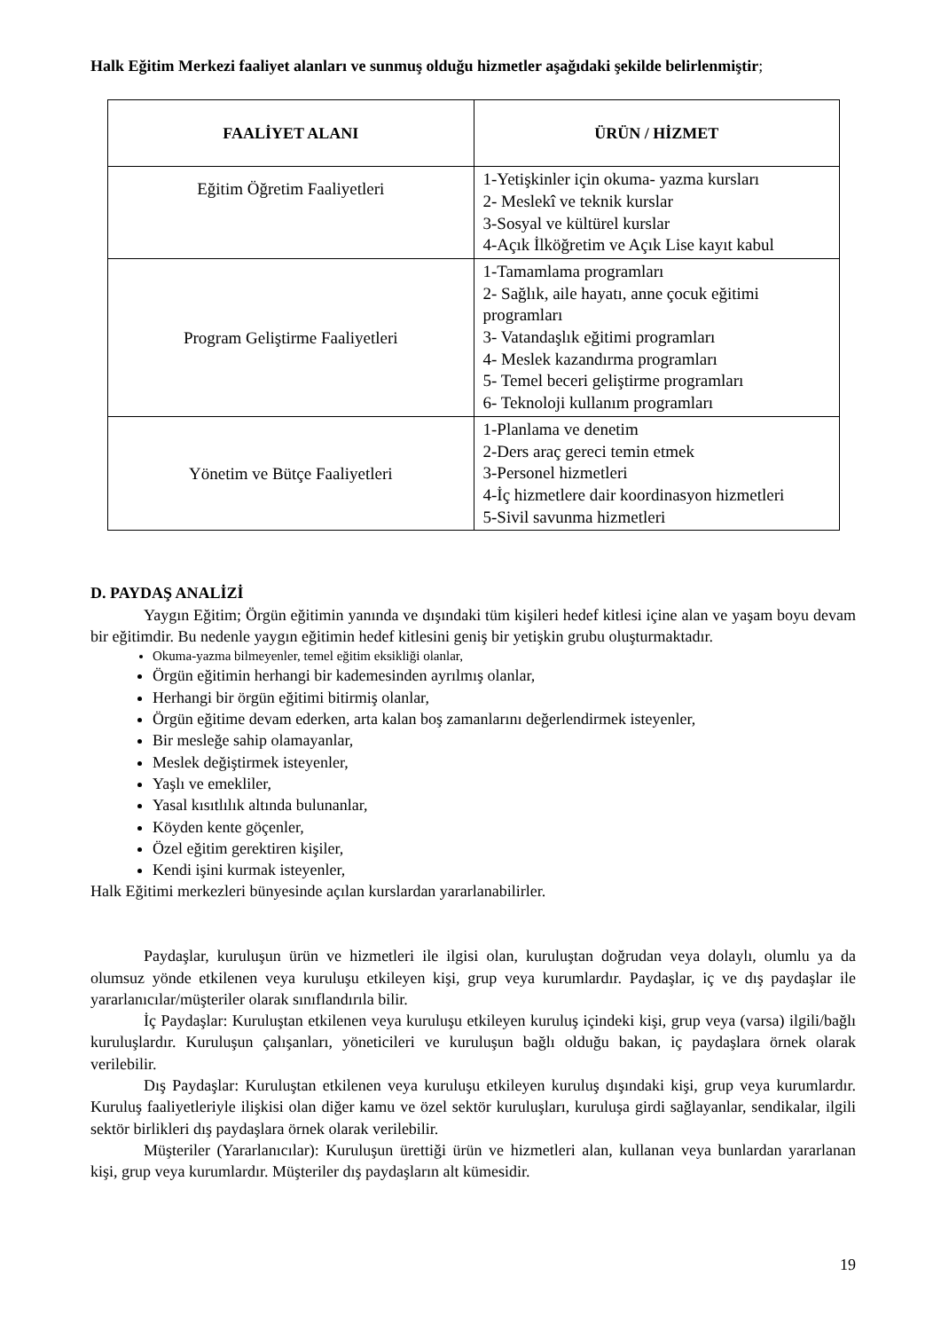Halk Eğitim Merkezi faaliyet alanları ve sunmuş olduğu hizmetler aşağıdaki şekilde belirlenmiştir;
| FAALİYET ALANI | ÜRÜN / HİZMET |
| --- | --- |
| Eğitim Öğretim Faaliyetleri | 1-Yetişkinler için okuma- yazma kursları 2- Meslekî ve teknik kurslar 3-Sosyal ve kültürel kurslar 4-Açık İlköğretim ve Açık Lise kayıt kabul |
| Program Geliştirme Faaliyetleri | 1-Tamamlama programları 2- Sağlık, aile hayatı, anne çocuk eğitimi programları 3- Vatandaşlık eğitimi programları 4- Meslek kazandırma programları 5- Temel beceri geliştirme programları 6- Teknoloji kullanım programları |
| Yönetim ve Bütçe Faaliyetleri | 1-Planlama ve denetim 2-Ders araç gereci temin etmek 3-Personel hizmetleri 4-İç hizmetlere dair koordinasyon hizmetleri 5-Sivil savunma hizmetleri |
D. PAYDAŞ ANALİZİ
Yaygın Eğitim; Örgün eğitimin yanında ve dışındaki tüm kişileri hedef kitlesi içine alan ve yaşam boyu devam bir eğitimdir. Bu nedenle yaygın eğitimin hedef kitlesini geniş bir yetişkin grubu oluşturmaktadır.
Okuma-yazma bilmeyenler, temel eğitim eksikliği olanlar,
Örgün eğitimin herhangi bir kademesinden ayrılmış olanlar,
Herhangi bir örgün eğitimi bitirmiş olanlar,
Örgün eğitime devam ederken, arta kalan boş zamanlarını değerlendirmek isteyenler,
Bir mesleğe sahip olamayanlar,
Meslek değiştirmek isteyenler,
Yaşlı ve emekliler,
Yasal kısıtlılık altında bulunanlar,
Köyden kente göçenler,
Özel eğitim gerektiren kişiler,
Kendi işini kurmak isteyenler,
Halk Eğitimi merkezleri bünyesinde açılan kurslardan yararlanabilirler.
Paydaşlar, kuruluşun ürün ve hizmetleri ile ilgisi olan, kuruluştan doğrudan veya dolaylı, olumlu ya da olumsuz yönde etkilenen veya kuruluşu etkileyen kişi, grup veya kurumlardır. Paydaşlar, iç ve dış paydaşlar ile yararlanıcılar/müşteriler olarak sınıflandırıla bilir.
İç Paydaşlar: Kuruluştan etkilenen veya kuruluşu etkileyen kuruluş içindeki kişi, grup veya (varsa) ilgili/bağlı kuruluşlardır. Kuruluşun çalışanları, yöneticileri ve kuruluşun bağlı olduğu bakan, iç paydaşlara örnek olarak verilebilir.
Dış Paydaşlar: Kuruluştan etkilenen veya kuruluşu etkileyen kuruluş dışındaki kişi, grup veya kurumlardır. Kuruluş faaliyetleriyle ilişkisi olan diğer kamu ve özel sektör kuruluşları, kuruluşa girdi sağlayanlar, sendikalar, ilgili sektör birlikleri dış paydaşlara örnek olarak verilebilir.
Müşteriler (Yararlanıcılar): Kuruluşun ürettiği ürün ve hizmetleri alan, kullanan veya bunlardan yararlanan kişi, grup veya kurumlardır. Müşteriler dış paydaşların alt kümesidir.
19